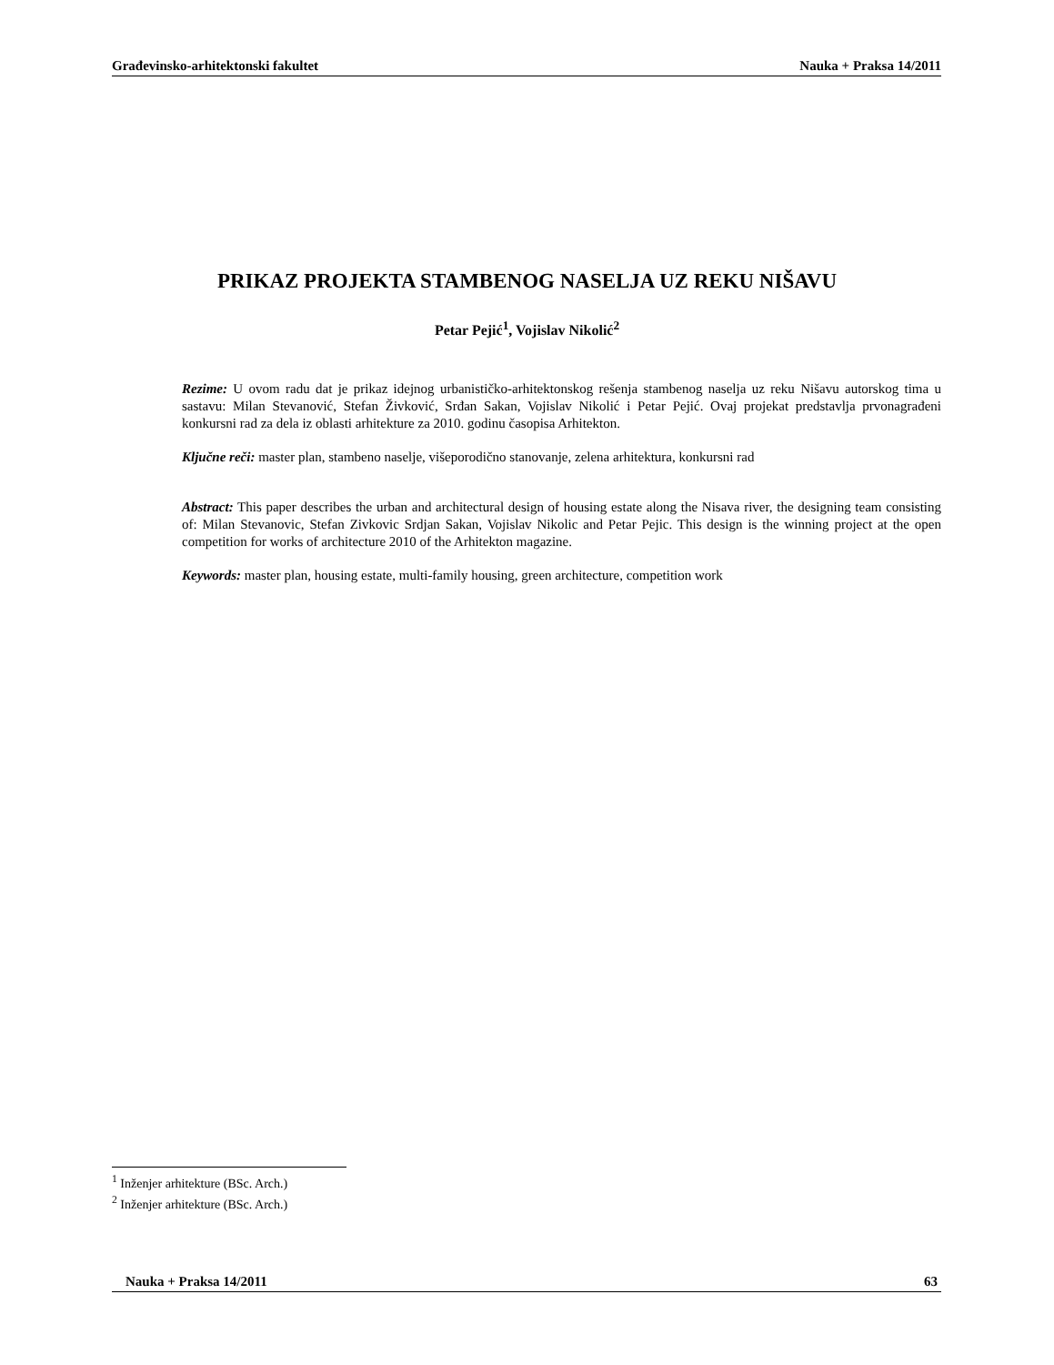Građevinsko-arhitektonski fakultet Nauka + Praksa 14/2011
PRIKAZ PROJEKTA STAMBENOG NASELJA UZ REKU NIŠAVU
Petar Pejić<sup>1</sup>, Vojislav Nikolić<sup>2</sup>
Rezime: U ovom radu dat je prikaz idejnog urbanističko-arhitektonskog rešenja stambenog naselja uz reku Nišavu autorskog tima u sastavu: Milan Stevanović, Stefan Živković, Srđan Sakan, Vojislav Nikolić i Petar Pejić. Ovaj projekat predstavlja prvonagrađeni konkursni rad za dela iz oblasti arhitekture za 2010. godinu časopisa Arhitekton.
Ključne reči: master plan, stambeno naselje, višeporodično stanovanje, zelena arhitektura, konkursni rad
Abstract: This paper describes the urban and architectural design of housing estate along the Nisava river, the designing team consisting of: Milan Stevanovic, Stefan Zivkovic Srdjan Sakan, Vojislav Nikolic and Petar Pejic. This design is the winning project at the open competition for works of architecture 2010 of the Arhitekton magazine.
Keywords: master plan, housing estate, multi-family housing, green architecture, competition work
<sup>1</sup> Inženjer arhitekture (BSc. Arch.)
<sup>2</sup> Inženjer arhitekture (BSc. Arch.)
Nauka + Praksa 14/2011 63